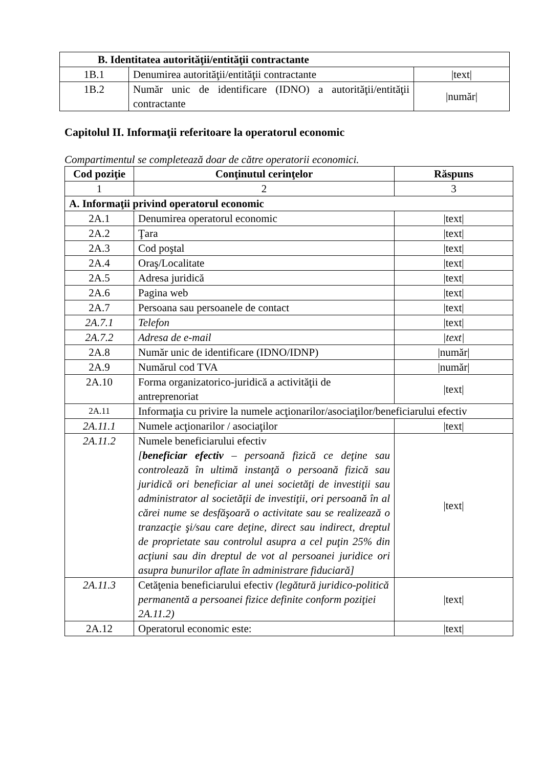| B. Identitatea autorităţii/entităţii contractante | | |
| --- | --- | --- |
| 1B.1 | Denumirea autorităţii/entităţii contractante | /text/ |
| 1B.2 | Număr unic de identificare (IDNO) a autorităţii/entităţii contractante | /număr/ |
Capitolul II. Informaţii referitoare la operatorul economic
Compartimentul se completează doar de către operatorii economici.
| Cod poziţie | Conţinutul cerinţelor | Răspuns |
| --- | --- | --- |
| 1 | 2 | 3 |
| A. Informaţii privind operatorul economic | | |
| 2A.1 | Denumirea operatorul economic | /text/ |
| 2A.2 | Ţara | /text/ |
| 2A.3 | Cod poştal | /text/ |
| 2A.4 | Oraş/Localitate | /text/ |
| 2A.5 | Adresa juridică | /text/ |
| 2A.6 | Pagina web | /text/ |
| 2A.7 | Persoana sau persoanele de contact | /text/ |
| 2A.7.1 | Telefon | /text/ |
| 2A.7.2 | Adresa de e-mail | /text/ |
| 2A.8 | Număr unic de identificare (IDNO/IDNP) | /număr/ |
| 2A.9 | Numărul cod TVA | /număr/ |
| 2A.10 | Forma organizatorico-juridică a activităţii de antreprenoriat | /text/ |
| 2A.11 | Informaţia cu privire la numele acţionarilor/asociaţilor/beneficiarului efectiv | |
| 2A.11.1 | Numele acţionarilor / asociaţilor | /text/ |
| 2A.11.2 | Numele beneficiarului efectiv [ beneficiar efectiv – persoană fizică ce deţine sau controlează în ultimă instanţă o persoană fizică sau juridică ori beneficiar al unei societăţi de investiţii sau administrator al societăţii de investiţii, ori persoană în al cărei nume se desfăşoară o activitate sau se realizează o tranzacţie şi/sau care deţine, direct sau indirect, dreptul de proprietate sau controlul asupra a cel puţin 25% din acţiuni sau din dreptul de vot al persoanei juridice ori asupra bunurilor aflate în administrare fiduciară] | /text/ |
| 2A.11.3 | Cetăţenia beneficiarului efectiv (legătură juridico-politică permanentă a persoanei fizice definite conform poziţiei 2A.11.2) | /text/ |
| 2A.12 | Operatorul economic este: | /text/ |